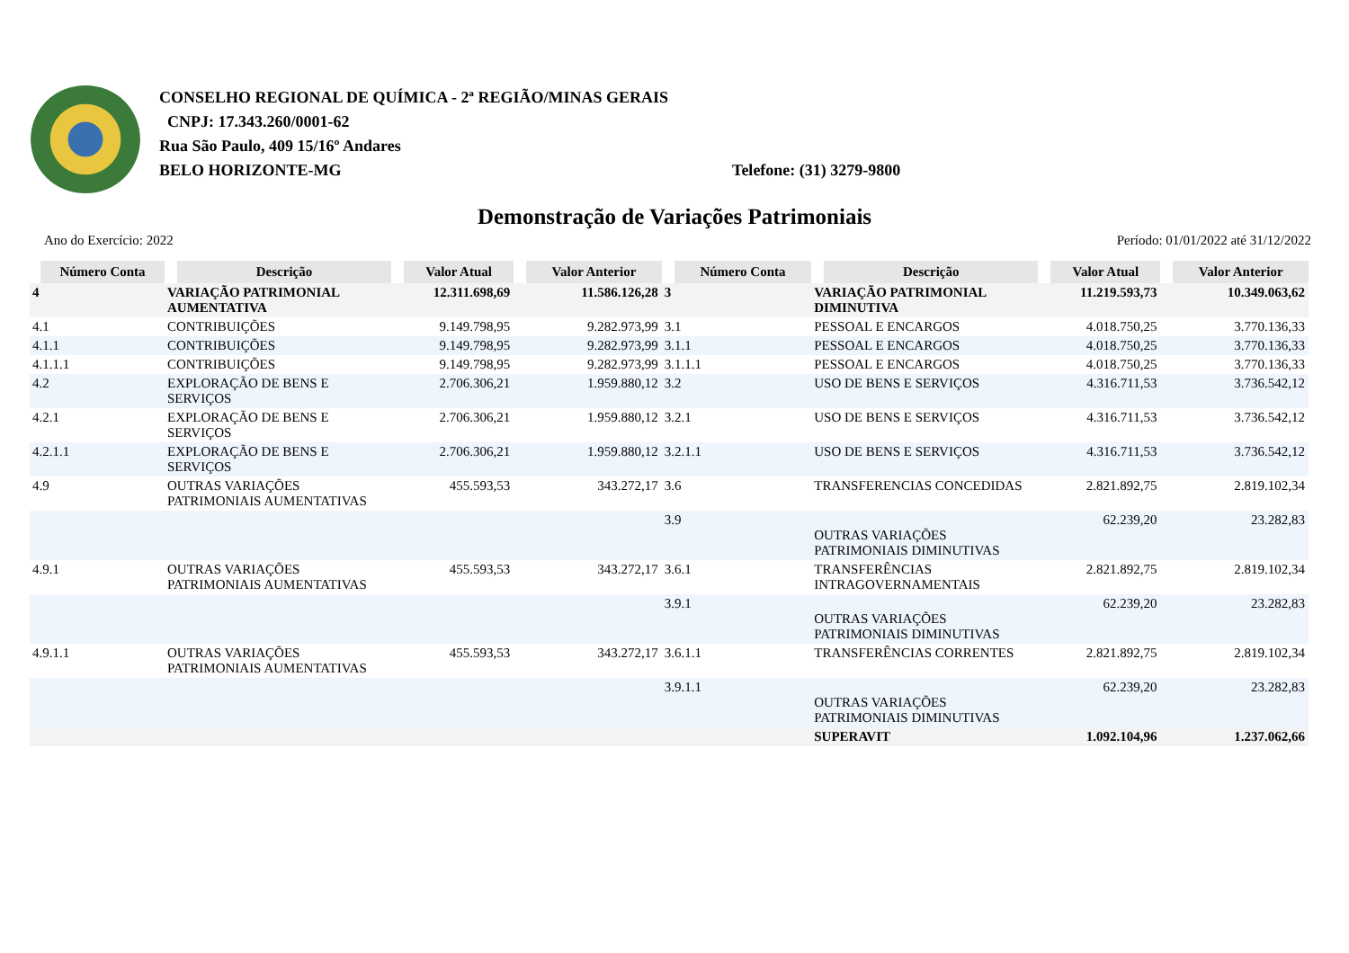CONSELHO REGIONAL DE QUÍMICA - 2ª REGIÃO/MINAS GERAIS
CNPJ: 17.343.260/0001-62
Rua São Paulo, 409 15/16º Andares
BELO HORIZONTE-MG Telefone: (31) 3279-9800
Demonstração de Variações Patrimoniais
Ano do Exercício: 2022 Período: 01/01/2022 até 31/12/2022
| Número Conta | Descrição | Valor Atual | Valor Anterior | Número Conta | Descrição | Valor Atual | Valor Anterior |
| --- | --- | --- | --- | --- | --- | --- | --- |
| 4 | VARIAÇÃO PATRIMONIAL AUMENTATIVA | 12.311.698,69 | 11.586.126,28 | 3 | VARIAÇÃO PATRIMONIAL DIMINUTIVA | 11.219.593,73 | 10.349.063,62 |
| 4.1 | CONTRIBUIÇÕES | 9.149.798,95 | 9.282.973,99 | 3.1 | PESSOAL E ENCARGOS | 4.018.750,25 | 3.770.136,33 |
| 4.1.1 | CONTRIBUIÇÕES | 9.149.798,95 | 9.282.973,99 | 3.1.1 | PESSOAL E ENCARGOS | 4.018.750,25 | 3.770.136,33 |
| 4.1.1.1 | CONTRIBUIÇÕES | 9.149.798,95 | 9.282.973,99 | 3.1.1.1 | PESSOAL E ENCARGOS | 4.018.750,25 | 3.770.136,33 |
| 4.2 | EXPLORAÇÃO DE BENS E SERVIÇOS | 2.706.306,21 | 1.959.880,12 | 3.2 | USO DE BENS E SERVIÇOS | 4.316.711,53 | 3.736.542,12 |
| 4.2.1 | EXPLORAÇÃO DE BENS E SERVIÇOS | 2.706.306,21 | 1.959.880,12 | 3.2.1 | USO DE BENS E SERVIÇOS | 4.316.711,53 | 3.736.542,12 |
| 4.2.1.1 | EXPLORAÇÃO DE BENS E SERVIÇOS | 2.706.306,21 | 1.959.880,12 | 3.2.1.1 | USO DE BENS E SERVIÇOS | 4.316.711,53 | 3.736.542,12 |
| 4.9 | OUTRAS VARIAÇÕES PATRIMONIAIS AUMENTATIVAS | 455.593,53 | 343.272,17 | 3.6 | TRANSFERENCIAS CONCEDIDAS | 2.821.892,75 | 2.819.102,34 |
| | | | | 3.9 | OUTRAS VARIAÇÕES PATRIMONIAIS DIMINUTIVAS | 62.239,20 | 23.282,83 |
| 4.9.1 | OUTRAS VARIAÇÕES PATRIMONIAIS AUMENTATIVAS | 455.593,53 | 343.272,17 | 3.6.1 | TRANSFERÊNCIAS INTRAGOVERNAMENTAIS | 2.821.892,75 | 2.819.102,34 |
| | | | | 3.9.1 | OUTRAS VARIAÇÕES PATRIMONIAIS DIMINUTIVAS | 62.239,20 | 23.282,83 |
| 4.9.1.1 | OUTRAS VARIAÇÕES PATRIMONIAIS AUMENTATIVAS | 455.593,53 | 343.272,17 | 3.6.1.1 | TRANSFERÊNCIAS CORRENTES | 2.821.892,75 | 2.819.102,34 |
| | | | | 3.9.1.1 | OUTRAS VARIAÇÕES PATRIMONIAIS DIMINUTIVAS | 62.239,20 | 23.282,83 |
| | | | | | SUPERAVIT | 1.092.104,96 | 1.237.062,66 |